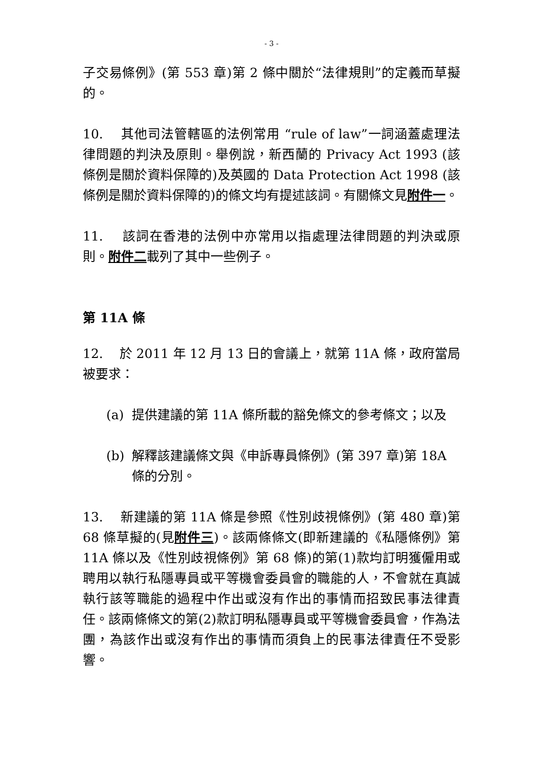- 3 -
子交易條例》(第 553 章)第 2 條中關於“法律規則”的定義而草擬的。
10. 其他司法管轄區的法例常用 “rule of law”一詞涵蓋處理法律問題的判決及原則。舉例說，新西蘭的 Privacy Act 1993 (該條例是關於資料保障的)及英國的 Data Protection Act 1998 (該條例是關於資料保障的)的條文均有提述該詞。有關條文見附件一。
11. 該詞在香港的法例中亦常用以指處理法律問題的判決或原則。附件二載列了其中一些例子。
第 11A 條
12. 於 2011 年 12 月 13 日的會議上，就第 11A 條，政府當局被要求：
(a) 提供建議的第 11A 條所載的豁免條文的參考條文；以及
(b) 解釋該建議條文與《申訴專員條例》(第 397 章)第 18A 條的分別。
13. 新建議的第 11A 條是參照《性別歧視條例》(第 480 章)第 68 條草擬的(見附件三)。該兩條條文(即新建議的《私隱條例》第 11A 條以及《性別歧視條例》第 68 條)的第(1)款均訂明獲僱用或聘用以執行私隱專員或平等機會委員會的職能的人，不會就在真誠執行該等職能的過程中作出或沒有作出的事情而招致民事法律責任。該兩條條文的第(2)款訂明私隱專員或平等機會委員會，作為法團，為該作出或沒有作出的事情而須負上的民事法律責任不受影響。